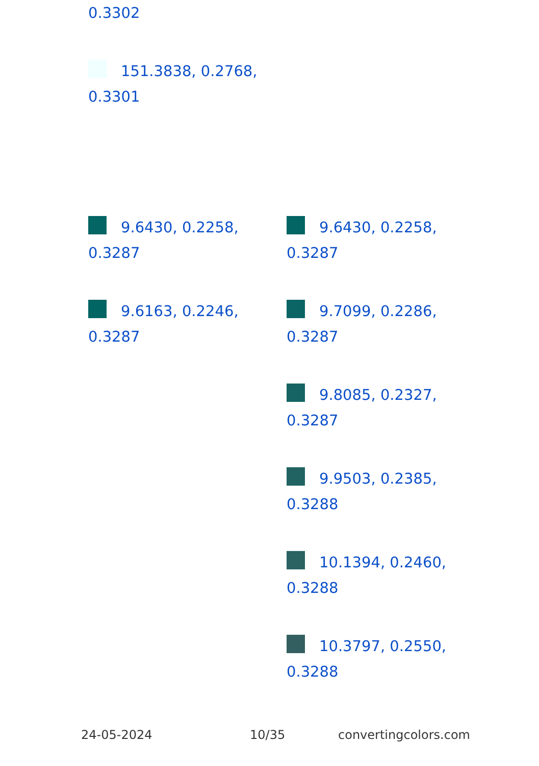0.3302
151.3838, 0.2768, 0.3301
9.6430, 0.2258, 0.3287
9.6430, 0.2258, 0.3287
9.6163, 0.2246, 0.3287
9.7099, 0.2286, 0.3287
9.8085, 0.2327, 0.3287
9.9503, 0.2385, 0.3288
10.1394, 0.2460, 0.3288
10.3797, 0.2550, 0.3288
24-05-2024 10/35 convertingcolors.com